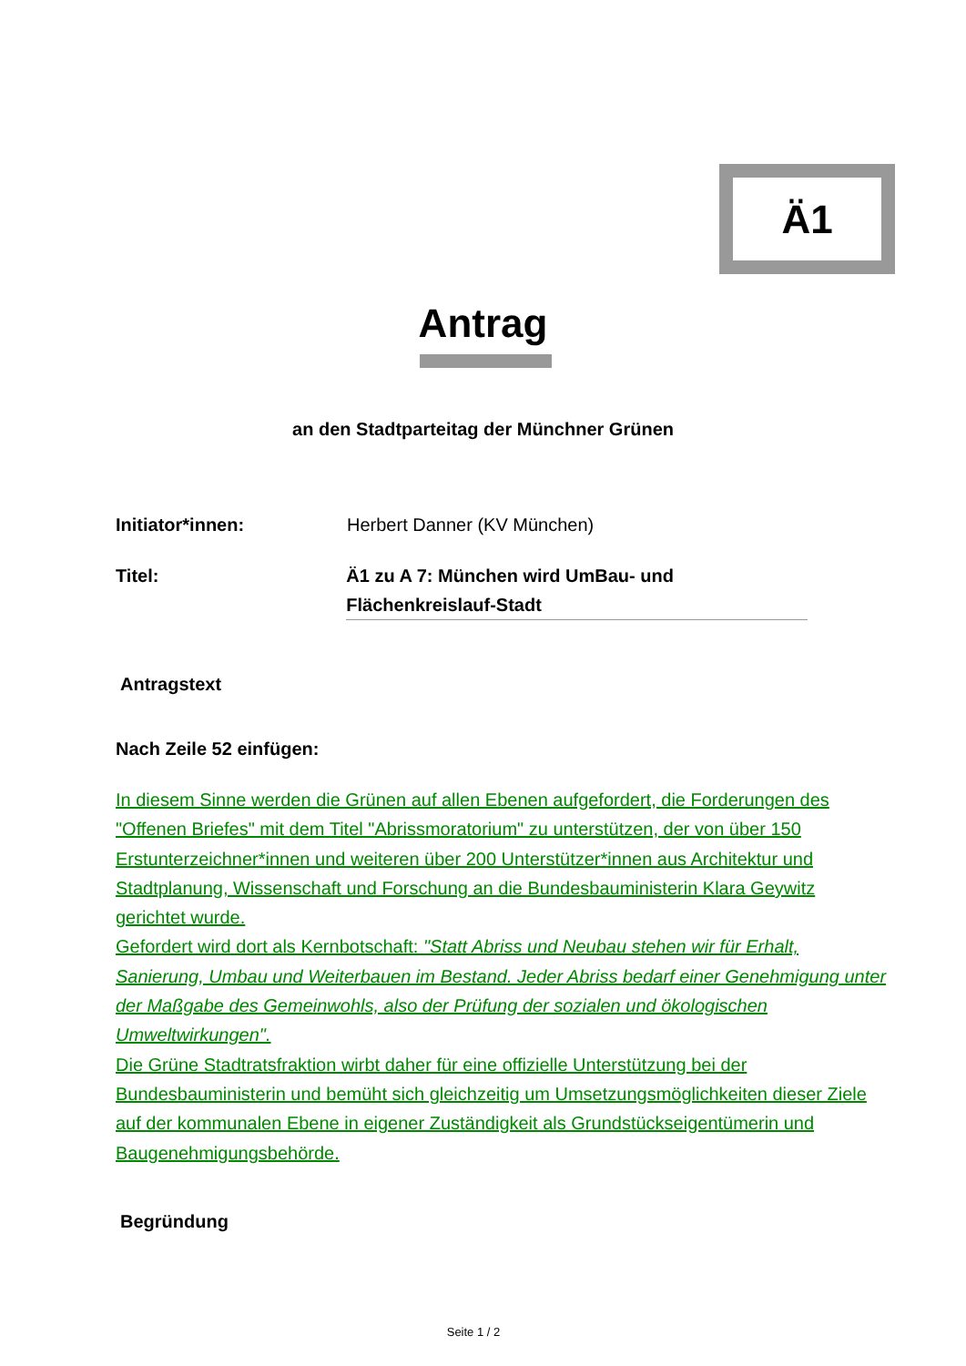Ä1
Antrag
an den Stadtparteitag der Münchner Grünen
Initiator*innen: Herbert Danner (KV München)
Titel: Ä1 zu A 7: München wird UmBau- und Flächenkreislauf-Stadt
Antragstext
Nach Zeile 52 einfügen:
In diesem Sinne werden die Grünen auf allen Ebenen aufgefordert, die Forderungen des "Offenen Briefes" mit dem Titel "Abrissmoratorium" zu unterstützen, der von über 150 Erstunterzeichner*innen und weiteren über 200 Unterstützer*innen aus Architektur und Stadtplanung, Wissenschaft und Forschung an die Bundesbauministerin Klara Geywitz gerichtet wurde.
Gefordert wird dort als Kernbotschaft: "Statt Abriss und Neubau stehen wir für Erhalt, Sanierung, Umbau und Weiterbauen im Bestand. Jeder Abriss bedarf einer Genehmigung unter der Maßgabe des Gemeinwohls, also der Prüfung der sozialen und ökologischen Umweltwirkungen".
Die Grüne Stadtratsfraktion wirbt daher für eine offizielle Unterstützung bei der Bundesbauministerin und bemüht sich gleichzeitig um Umsetzungsmöglichkeiten dieser Ziele auf der kommunalen Ebene in eigener Zuständigkeit als Grundstückseigentümerin und Baugenehmigungsbehörde.
Begründung
Seite 1 / 2